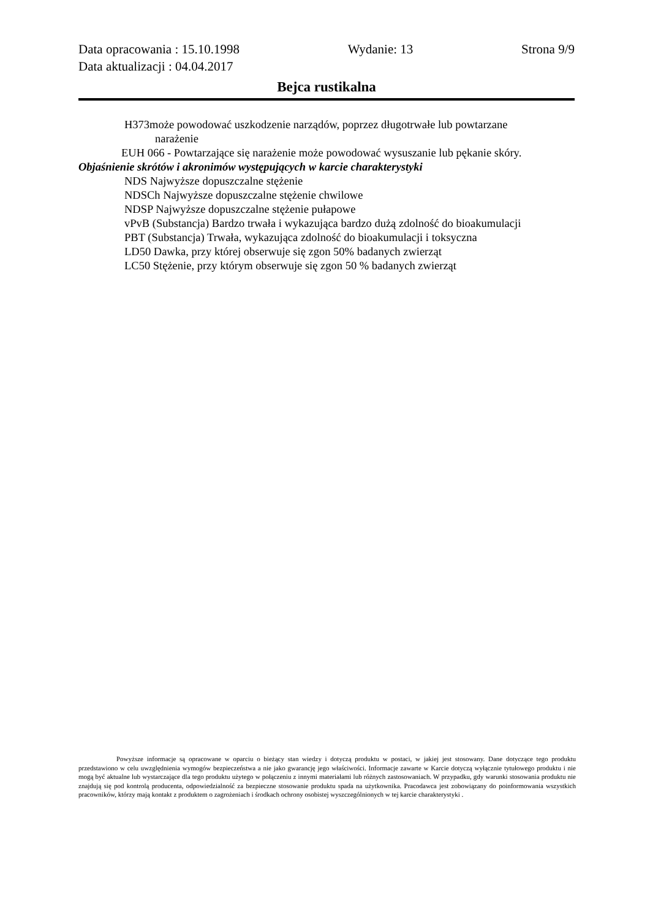Data opracowania : 15.10.1998 Wydanie: 13 Strona 9/9
Data aktualizacji : 04.04.2017
Bejca rustikalna
H373może powodować uszkodzenie narządów, poprzez długotrwałe lub powtarzane
narażenie
EUH 066 - Powtarzające się narażenie może powodować wysuszanie lub pękanie skóry.
Objaśnienie skrótów i akronimów występujących w karcie charakterystyki
NDS Najwyższe dopuszczalne stężenie
NDSCh Najwyższe dopuszczalne stężenie chwilowe
NDSP Najwyższe dopuszczalne stężenie pułapowe
vPvB (Substancja) Bardzo trwała i wykazująca bardzo dużą zdolność do bioakumulacji
PBT (Substancja) Trwała, wykazująca zdolność do bioakumulacji i toksyczna
LD50 Dawka, przy której obserwuje się zgon 50% badanych zwierząt
LC50 Stężenie, przy którym obserwuje się zgon 50 % badanych zwierząt
Powyższe informacje są opracowane w oparciu o bieżący stan wiedzy i dotyczą produktu w postaci, w jakiej jest stosowany. Dane dotyczące tego produktu przedstawiono w celu uwzględnienia wymogów bezpieczeństwa a nie jako gwarancję jego właściwości. Informacje zawarte w Karcie dotyczą wyłącznie tytułowego produktu i nie mogą być aktualne lub wystarczające dla tego produktu użytego w połączeniu z innymi materiałami lub różnych zastosowaniach. W przypadku, gdy warunki stosowania produktu nie znajdują się pod kontrolą producenta, odpowiedzialność za bezpieczne stosowanie produktu spada na użytkownika. Pracodawca jest zobowiązany do poinformowania wszystkich pracowników, którzy mają kontakt z produktem o zagrożeniach i środkach ochrony osobistej wyszczególnionych w tej karcie charakterystyki .